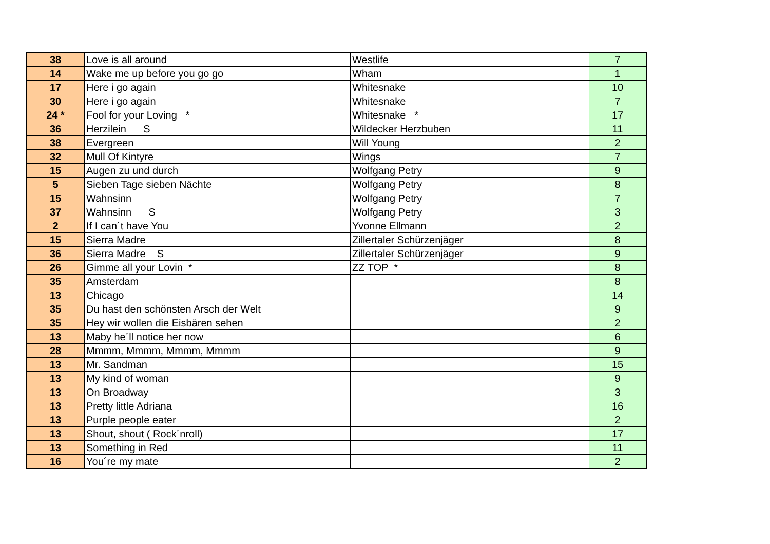| 38 | Love is all around | Westlife | 7 |
| 14 | Wake me up before you go go | Wham | 1 |
| 17 | Here i go again | Whitesnake | 10 |
| 30 | Here i go again | Whitesnake | 7 |
| 24 * | Fool for your Loving * | Whitesnake * | 17 |
| 36 | Herzilein S | Wildecker Herzbuben | 11 |
| 38 | Evergreen | Will Young | 2 |
| 32 | Mull Of Kintyre | Wings | 7 |
| 15 | Augen zu und durch | Wolfgang Petry | 9 |
| 5 | Sieben Tage sieben Nächte | Wolfgang Petry | 8 |
| 15 | Wahnsinn | Wolfgang Petry | 7 |
| 37 | Wahnsinn S | Wolfgang Petry | 3 |
| 2 | If I can´t have You | Yvonne Ellmann | 2 |
| 15 | Sierra Madre | Zillertaler Schürzenjäger | 8 |
| 36 | Sierra Madre S | Zillertaler Schürzenjäger | 9 |
| 26 | Gimme all your Lovin * | ZZ TOP * | 8 |
| 35 | Amsterdam | | 8 |
| 13 | Chicago | | 14 |
| 35 | Du hast den schönsten Arsch der Welt | | 9 |
| 35 | Hey wir wollen die Eisbären sehen | | 2 |
| 13 | Maby he´ll notice her now | | 6 |
| 28 | Mmmm, Mmmm, Mmmm, Mmmm | | 9 |
| 13 | Mr. Sandman | | 15 |
| 13 | My kind of woman | | 9 |
| 13 | On Broadway | | 3 |
| 13 | Pretty little Adriana | | 16 |
| 13 | Purple people eater | | 2 |
| 13 | Shout, shout ( Rock´nroll) | | 17 |
| 13 | Something in Red | | 11 |
| 16 | You´re my mate | | 2 |